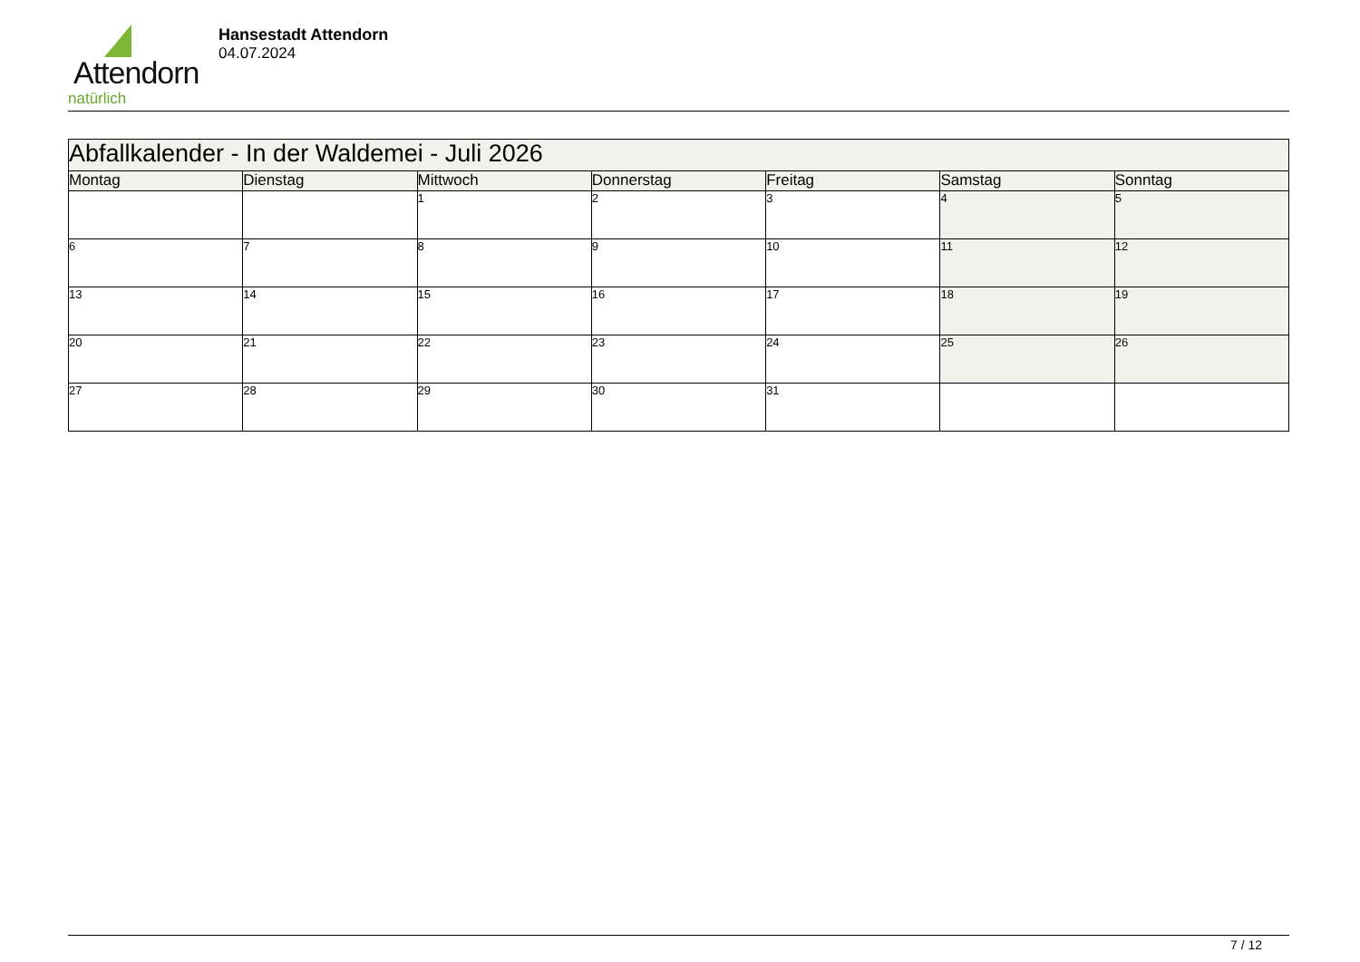Attendorn
natürlich
Hansestadt Attendorn
04.07.2024
| Abfallkalender - In der Waldemei - Juli 2026 | | | | | | |
| Montag | Dienstag | Mittwoch | Donnerstag | Freitag | Samstag | Sonntag |
| | | 1 | 2 | 3 | 4 | 5 |
| 6 | 7 | 8 | 9 | 10 | 11 | 12 |
| 13 | 14 | 15 | 16 | 17 | 18 | 19 |
| 20 | 21 | 22 | 23 | 24 | 25 | 26 |
| 27 | 28 | 29 | 30 | 31 | | |
7 / 12